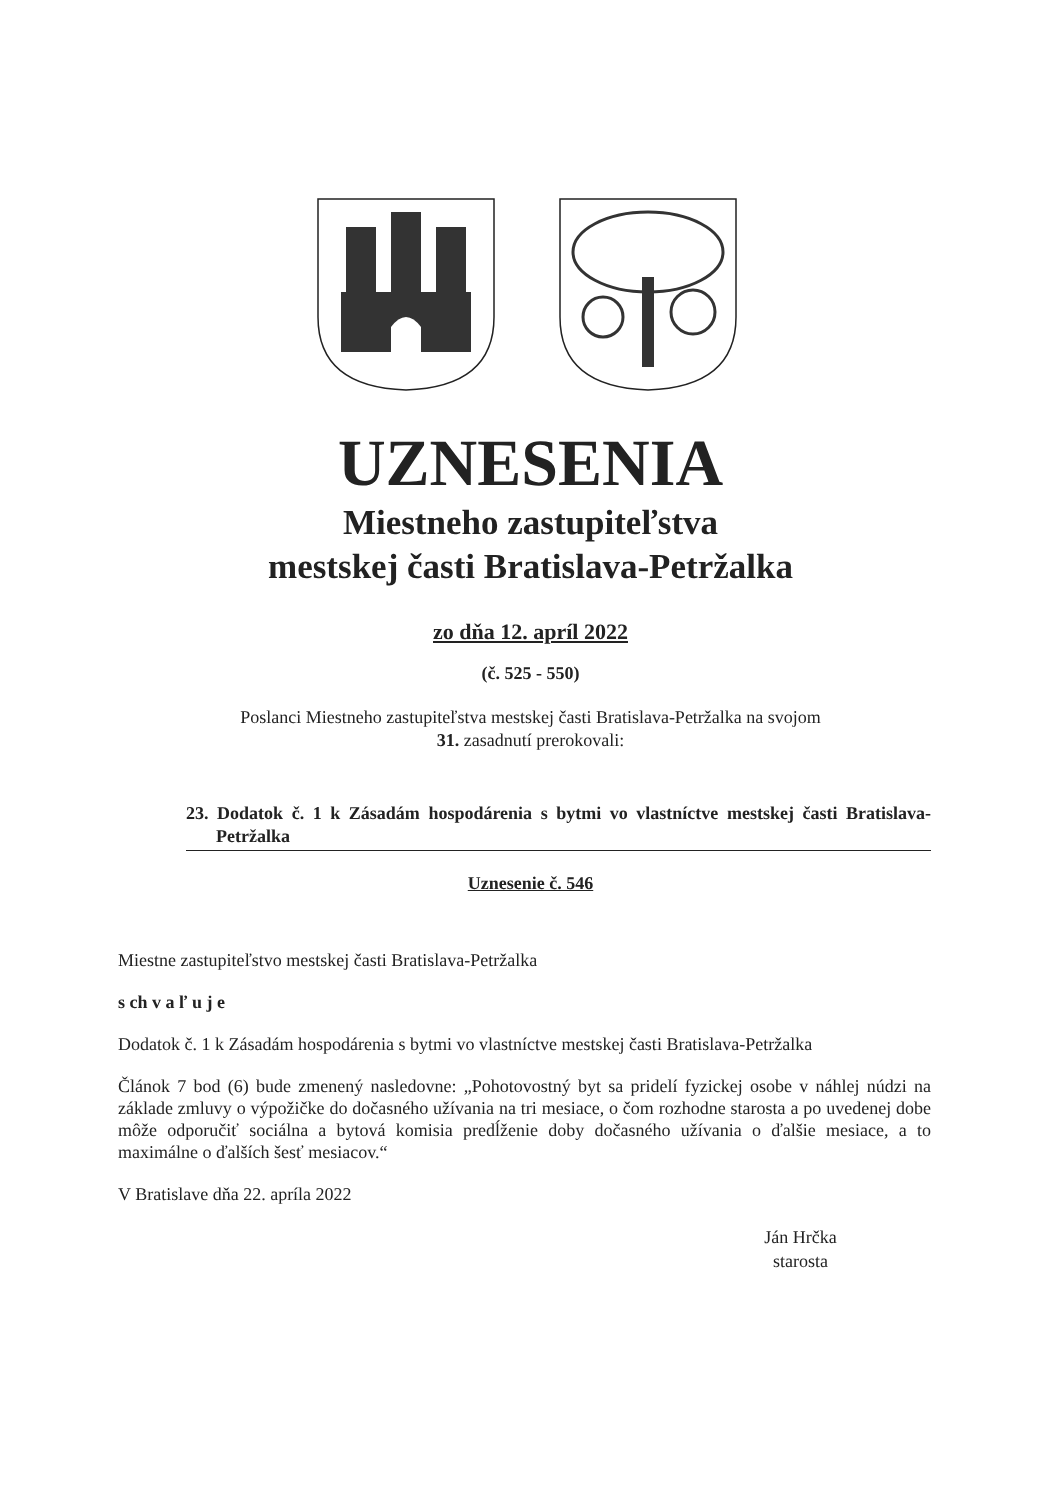UZNESENIA
Miestneho zastupiteľstva
mestskej časti Bratislava-Petržalka
zo dňa 12. apríl 2022
(č. 525 - 550)
Poslanci Miestneho zastupiteľstva mestskej časti Bratislava-Petržalka na svojom
31. zasadnutí prerokovali:
23. Dodatok č. 1 k Zásadám hospodárenia s bytmi vo vlastníctve mestskej časti Bratislava-Petržalka
Uznesenie č. 546
Miestne zastupiteľstvo mestskej časti Bratislava-Petržalka
s ch v a ľ u j e
Dodatok č. 1 k Zásadám hospodárenia s bytmi vo vlastníctve mestskej časti Bratislava-Petržalka
Článok 7 bod (6) bude zmenený nasledovne: „Pohotovostný byt sa pridelí fyzickej osobe v náhlej núdzi na základe zmluvy o výpožičke do dočasného užívania na tri mesiace, o čom rozhodne starosta a po uvedenej dobe môže odporučiť sociálna a bytová komisia predĺženie doby dočasného užívania o ďalšie mesiace, a to maximálne o ďalších šesť mesiacov.“
V Bratislave dňa 22. apríla 2022
Ján Hrčka
starosta